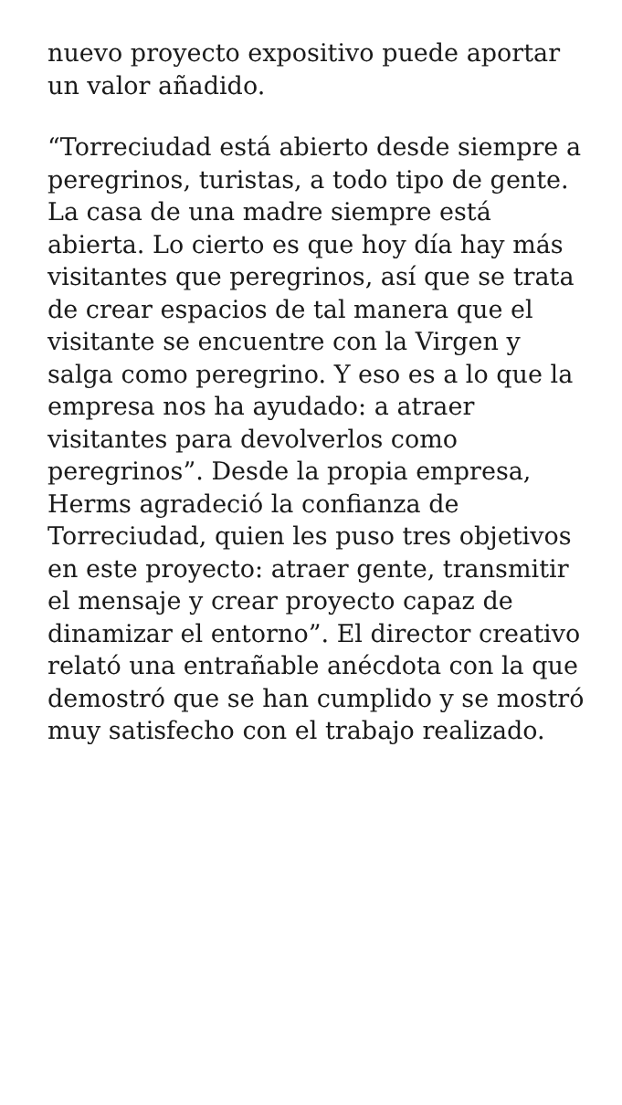nuevo proyecto expositivo puede aportar un valor añadido.
“Torreciudad está abierto desde siempre a peregrinos, turistas, a todo tipo de gente. La casa de una madre siempre está abierta. Lo cierto es que hoy día hay más visitantes que peregrinos, así que se trata de crear espacios de tal manera que el visitante se encuentre con la Virgen y salga como peregrino. Y eso es a lo que la empresa nos ha ayudado: a atraer visitantes para devolverlos como peregrinos”. Desde la propia empresa, Herms agradeció la confianza de Torreciudad, quien les puso tres objetivos en este proyecto: atraer gente, transmitir el mensaje y crear proyecto capaz de dinamizar el entorno”. El director creativo relató una entrañable anécdota con la que demostró que se han cumplido y se mostró muy satisfecho con el trabajo realizado.